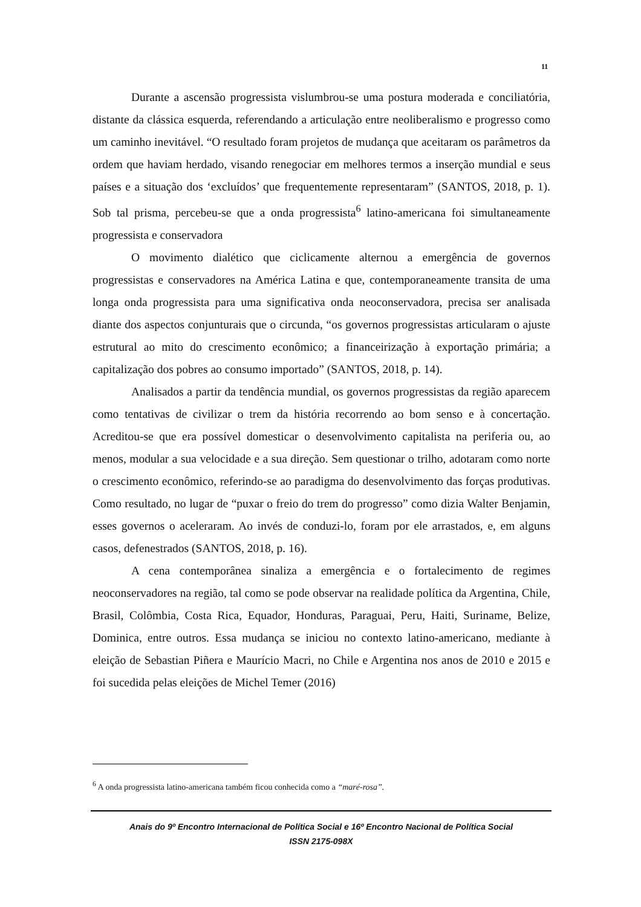11
Durante a ascensão progressista vislumbrou-se uma postura moderada e conciliatória, distante da clássica esquerda, referendando a articulação entre neoliberalismo e progresso como um caminho inevitável. “O resultado foram projetos de mudança que aceitaram os parâmetros da ordem que haviam herdado, visando renegociar em melhores termos a inserção mundial e seus países e a situação dos ‘excluídos’ que frequentemente representaram” (SANTOS, 2018, p. 1). Sob tal prisma, percebeu-se que a onda progressista<sup>6</sup> latino-americana foi simultaneamente progressista e conservadora
O movimento dialético que ciclicamente alternou a emergência de governos progressistas e conservadores na América Latina e que, contemporaneamente transita de uma longa onda progressista para uma significativa onda neoconservadora, precisa ser analisada diante dos aspectos conjunturais que o circunda, “os governos progressistas articularam o ajuste estrutural ao mito do crescimento econômico; a financeirização à exportação primária; a capitalização dos pobres ao consumo importado” (SANTOS, 2018, p. 14).
Analisados a partir da tendência mundial, os governos progressistas da região aparecem como tentativas de civilizar o trem da história recorrendo ao bom senso e à concertação. Acreditou-se que era possível domesticar o desenvolvimento capitalista na periferia ou, ao menos, modular a sua velocidade e a sua direção. Sem questionar o trilho, adotaram como norte o crescimento econômico, referindo-se ao paradigma do desenvolvimento das forças produtivas. Como resultado, no lugar de “puxar o freio do trem do progresso” como dizia Walter Benjamin, esses governos o aceleraram. Ao invés de conduzi-lo, foram por ele arrastados, e, em alguns casos, defenestrados (SANTOS, 2018, p. 16).
A cena contemporânea sinaliza a emergência e o fortalecimento de regimes neoconservadores na região, tal como se pode observar na realidade política da Argentina, Chile, Brasil, Colômbia, Costa Rica, Equador, Honduras, Paraguai, Peru, Haiti, Suriname, Belize, Dominica, entre outros. Essa mudança se iniciou no contexto latino-americano, mediante à eleição de Sebastian Piñera e Maurício Macri, no Chile e Argentina nos anos de 2010 e 2015 e foi sucedida pelas eleições de Michel Temer (2016)
<sup>6</sup> A onda progressista latino-americana também ficou conhecida como a “maré-rosa”.
Anais do 9º Encontro Internacional de Política Social e 16º Encontro Nacional de Política Social
ISSN 2175-098X